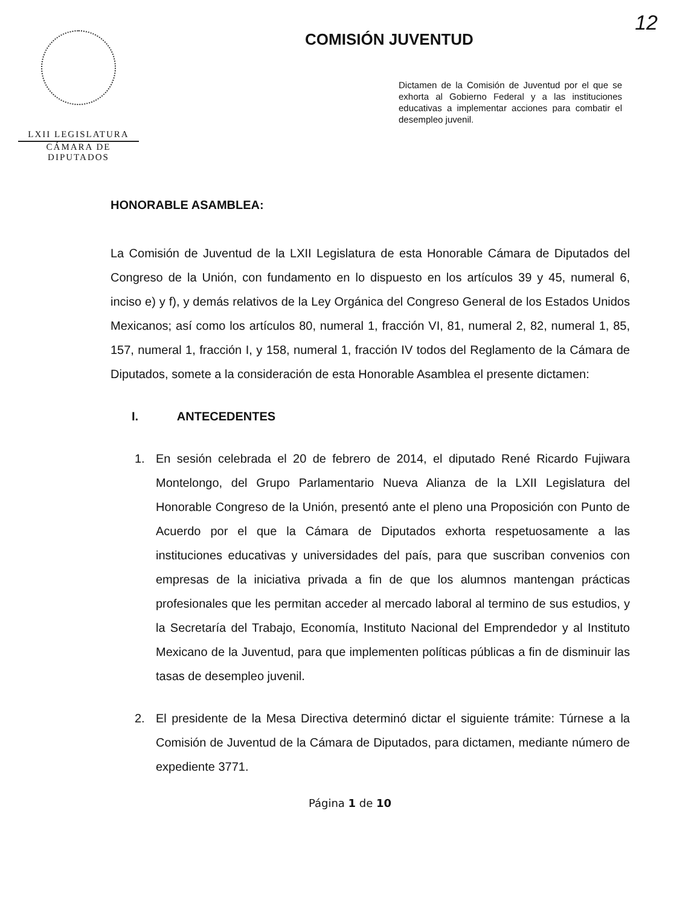12
LXII LEGISLATURA
CÁMARA DE DIPUTADOS
COMISIÓN JUVENTUD
Dictamen de la Comisión de Juventud por el que se exhorta al Gobierno Federal y a las instituciones educativas a implementar acciones para combatir el desempleo juvenil.
HONORABLE ASAMBLEA:
La Comisión de Juventud de la LXII Legislatura de esta Honorable Cámara de Diputados del Congreso de la Unión, con fundamento en lo dispuesto en los artículos 39 y 45, numeral 6, inciso e) y f), y demás relativos de la Ley Orgánica del Congreso General de los Estados Unidos Mexicanos; así como los artículos 80, numeral 1, fracción VI, 81, numeral 2, 82, numeral 1, 85, 157, numeral 1, fracción I, y 158, numeral 1, fracción IV todos del Reglamento de la Cámara de Diputados, somete a la consideración de esta Honorable Asamblea el presente dictamen:
I. ANTECEDENTES
1. En sesión celebrada el 20 de febrero de 2014, el diputado René Ricardo Fujiwara Montelongo, del Grupo Parlamentario Nueva Alianza de la LXII Legislatura del Honorable Congreso de la Unión, presentó ante el pleno una Proposición con Punto de Acuerdo por el que la Cámara de Diputados exhorta respetuosamente a las instituciones educativas y universidades del país, para que suscriban convenios con empresas de la iniciativa privada a fin de que los alumnos mantengan prácticas profesionales que les permitan acceder al mercado laboral al termino de sus estudios, y la Secretaría del Trabajo, Economía, Instituto Nacional del Emprendedor y al Instituto Mexicano de la Juventud, para que implementen políticas públicas a fin de disminuir las tasas de desempleo juvenil.
2. El presidente de la Mesa Directiva determinó dictar el siguiente trámite: Túrnese a la Comisión de Juventud de la Cámara de Diputados, para dictamen, mediante número de expediente 3771.
Página 1 de 10